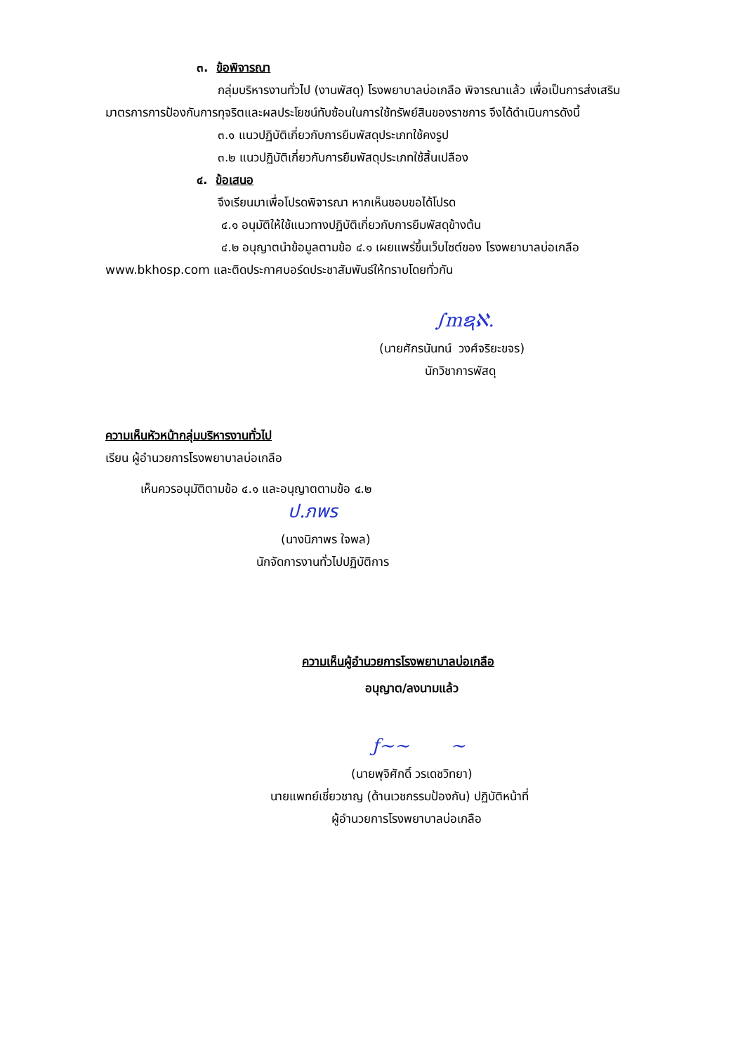๓. ข้อพิจารณา
กลุ่มบริหารงานทั่วไป (งานพัสดุ) โรงพยาบาลบ่อเกลือ พิจารณาแล้ว เพื่อเป็นการส่งเสริม
มาตรการการป้องกันการทุจริตและผลประโยชน์ทับซ้อนในการใช้ทรัพย์สินของราชการ จึงได้ดำเนินการดังนี้
๓.๑ แนวปฏิบัติเกี่ยวกับการยืมพัสดุประเภทใช้คงรูป
๓.๒ แนวปฏิบัติเกี่ยวกับการยืมพัสดุประเภทใช้สิ้นเปลือง
๔. ข้อเสนอ
จึงเรียนมาเพื่อโปรดพิจารณา หากเห็นชอบขอได้โปรด
๔.๑ อนุมัติให้ใช้แนวทางปฏิบัติเกี่ยวกับการยืมพัสดุข้างต้น
๔.๒ อนุญาตนำข้อมูลตามข้อ ๔.๑ เผยแพร่ขึ้นเว็บไซต์ของ โรงพยาบาลบ่อเกลือ
www.bkhosp.com และติดประกาศบอร์ดประชาสัมพันธ์ให้ทราบโดยทั่วกัน
∫mຊℵ.
(นายศักรนันทน์ วงศ์จริยะขจร)
นักวิชาการพัสดุ
ความเห็นหัวหน้ากลุ่มบริหารงานทั่วไป
เรียน ผู้อำนวยการโรงพยาบาลบ่อเกลือ
เห็นควรอนุมัติตามข้อ ๔.๑ และอนุญาตตามข้อ ๔.๒
ป.ภพร
(นางนิภาพร ใจพล)
นักจัดการงานทั่วไปปฏิบัติการ
ความเห็นผู้อำนวยการโรงพยาบาลบ่อเกลือ
อนุญาต/ลงนามแล้ว
ƒ~~ ~
(นายพุจิศักดิ์ วรเดชวิทยา)
นายแพทย์เชี่ยวชาญ (ด้านเวชกรรมป้องกัน) ปฏิบัติหน้าที่
ผู้อำนวยการโรงพยาบาลบ่อเกลือ